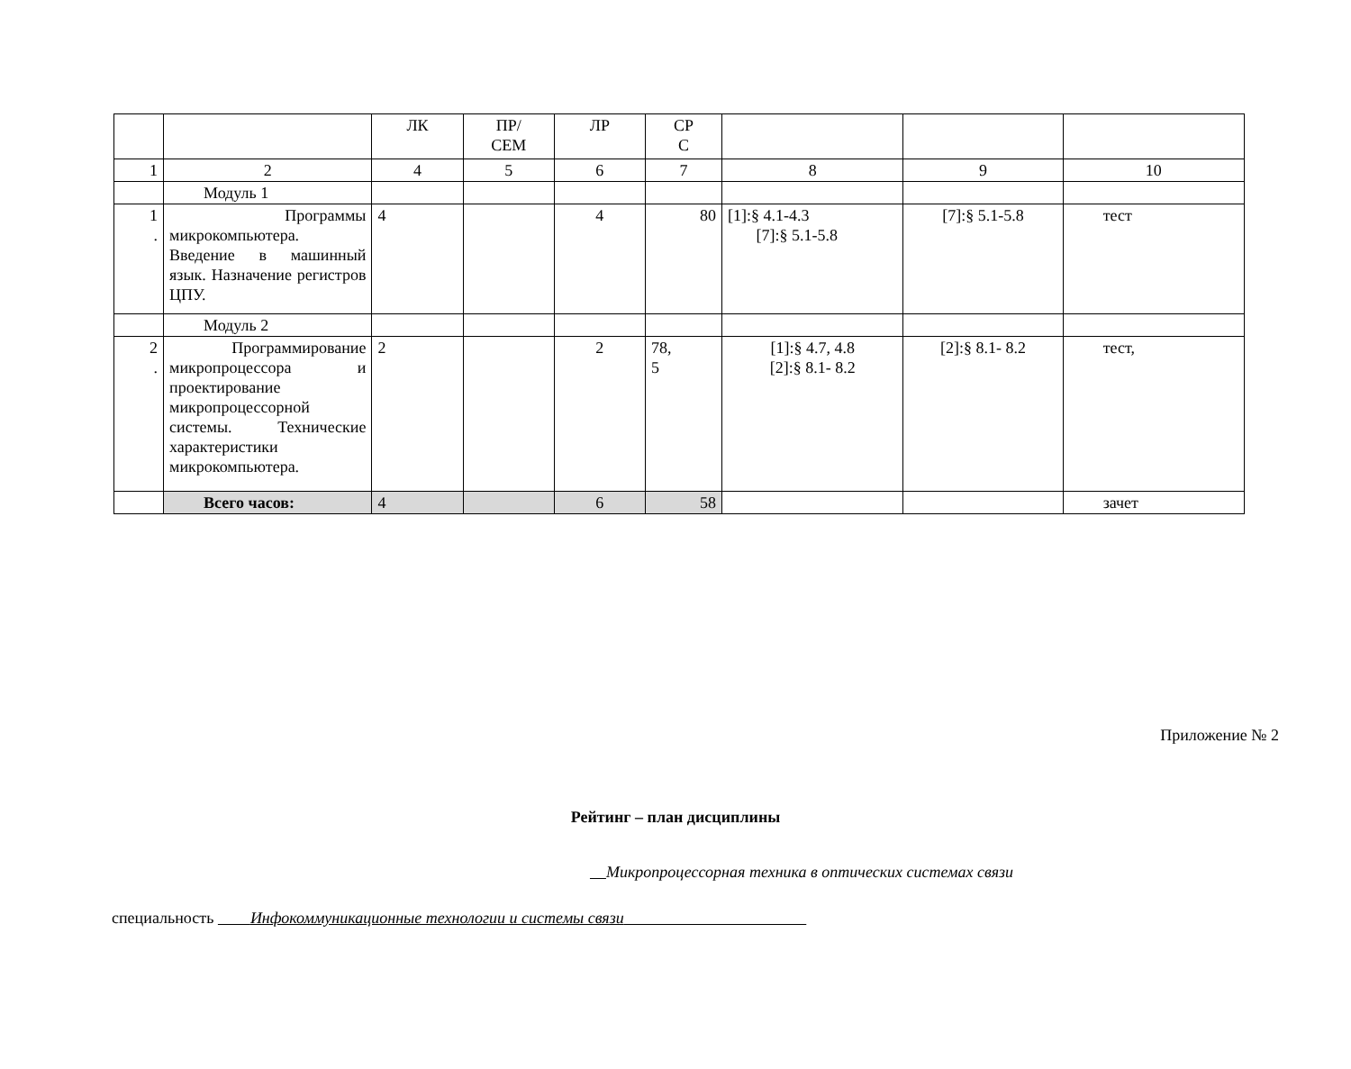| | | ЛК | ПР/ СЕМ | ЛР | СР С | | | |
| 1 | 2 | 4 | 5 | 6 | 7 | 8 | 9 | 10 |
| | Модуль 1 | | | | | | | |
| 1 . | Программы микрокомпьютера. Введение в машинный язык. Назначение регистров ЦПУ. | 4 | | 4 | 80 | [1]:§ 4.1-4.3 [7]:§ 5.1-5.8 | [7]:§ 5.1-5.8 | тест |
| | Модуль 2 | | | | | | | |
| 2 . | Программирование микропроцессора и проектирование микропроцессорной системы. Технические характеристики микрокомпьютера. | 2 | | 2 | 78, 5 | [1]:§ 4.7, 4.8 [2]:§ 8.1- 8.2 | [2]:§ 8.1- 8.2 | тест, |
| | Всего часов: | 4 | | 6 | 58 | | | зачет |
Приложение № 2
Рейтинг – план дисциплины
Микропроцессорная техника в оптических системах связи
специальность Инфокоммуникационные технологии и системы связи